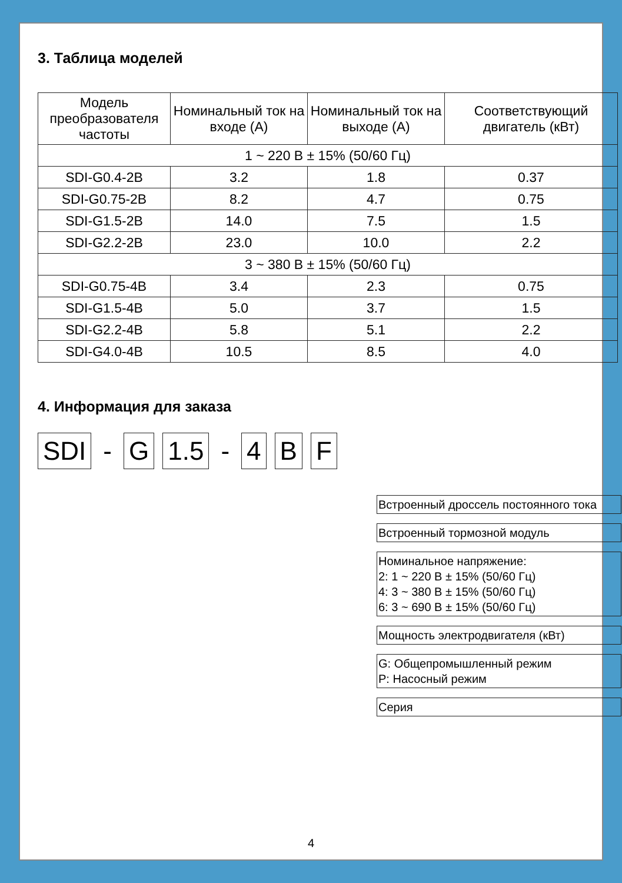3. Таблица моделей
| Модель преобразователя частоты | Номинальный ток на входе (А) | Номинальный ток на выходе (А) | Соответствующий двигатель (кВт) |
| --- | --- | --- | --- |
| 1 ~ 220 В ± 15% (50/60 Гц) | | | |
| SDI-G0.4-2B | 3.2 | 1.8 | 0.37 |
| SDI-G0.75-2B | 8.2 | 4.7 | 0.75 |
| SDI-G1.5-2B | 14.0 | 7.5 | 1.5 |
| SDI-G2.2-2B | 23.0 | 10.0 | 2.2 |
| 3 ~ 380 В ± 15% (50/60 Гц) | | | |
| SDI-G0.75-4B | 3.4 | 2.3 | 0.75 |
| SDI-G1.5-4B | 5.0 | 3.7 | 1.5 |
| SDI-G2.2-4B | 5.8 | 5.1 | 2.2 |
| SDI-G4.0-4B | 10.5 | 8.5 | 4.0 |
4. Информация для заказа
SDI - G 1.5 - 4 B F
Встроенный дроссель постоянного тока
Встроенный тормозной модуль
Номинальное напряжение:
2: 1 ~ 220 В ± 15% (50/60 Гц)
4: 3 ~ 380 В ± 15% (50/60 Гц)
6: 3 ~ 690 В ± 15% (50/60 Гц)
Мощность электродвигателя (кВт)
G: Общепромышленный режим
P: Насосный режим
Серия
4